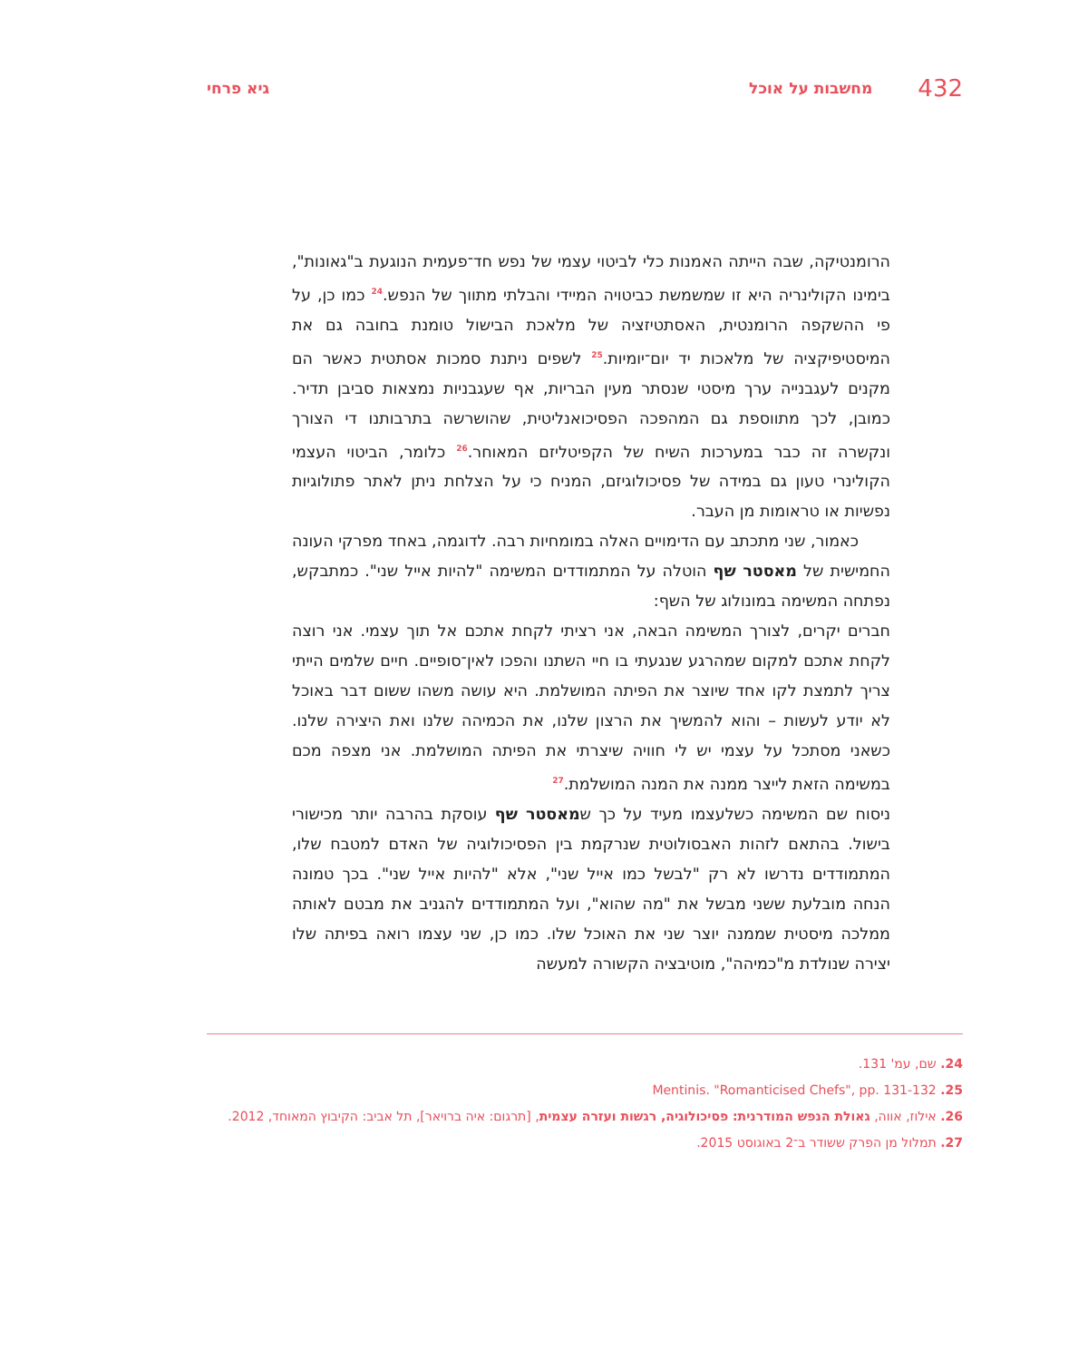432 מחשבות על אוכל גיא פרחי
הרומנטיקה, שבה הייתה האמנות כלי לביטוי עצמי של נפש חד־פעמית הנוגעת ב"גאונות", בימינו הקולינריה היא זו שמשמשת כביטויה המיידי והבלתי מתווך של הנפש.<sup>24</sup> כמו כן, על פי ההשקפה הרומנטית, האסתטיזציה של מלאכת הבישול טומנת בחובה גם את המיסטיפיקציה של מלאכות יד יום־יומיות.<sup>25</sup> לשפים ניתנת סמכות אסתטית כאשר הם מקנים לעגבנייה ערך מיסטי שנסתר מעין הבריות, אף שעגבניות נמצאות סביבן תדיר. כמובן, לכך מתווספת גם המהפכה הפסיכואנליטית, שהושרשה בתרבותנו די הצורך ונקשרה זה כבר במערכות השיח של הקפיטליזם המאוחר.<sup>26</sup> כלומר, הביטוי העצמי הקולינרי טעון גם במידה של פסיכולוגיזם, המניח כי על הצלחת ניתן לאתר פתולוגיות נפשיות או טראומות מן העבר.
כאמור, שני מתכתב עם הדימויים האלה במומחיות רבה. לדוגמה, באחד מפרקי העונה החמישית של מאסטר שף הוטלה על המתמודדים המשימה "להיות אייל שני". כמתבקש, נפתחה המשימה במונולוג של השף:
חברים יקרים, לצורך המשימה הבאה, אני רציתי לקחת אתכם אל תוך עצמי. אני רוצה לקחת אתכם למקום שמהרגע שנגעתי בו חיי השתנו והפכו לאין־סופיים. חיים שלמים הייתי צריך לתמצת לקו אחד שיוצר את הפיתה המושלמת. היא עושה משהו ששום דבר באוכל לא יודע לעשות – והוא להמשיך את הרצון שלנו, את הכמיהה שלנו ואת היצירה שלנו. כשאני מסתכל על עצמי יש לי חוויה שיצרתי את הפיתה המושלמת. אני מצפה מכם במשימה הזאת לייצר ממנה את המנה המושלמת.<sup>27</sup>
ניסוח שם המשימה כשלעצמו מעיד על כך שמאסטר שף עוסקת בהרבה יותר מכישורי בישול. בהתאם לזהות האבסולוטית שנרקמת בין הפסיכולוגיה של האדם למטבח שלו, המתמודדים נדרשו לא רק "לבשל כמו אייל שני", אלא "להיות אייל שני". בכך טמונה הנחה מובלעת ששני מבשל את "מה שהוא", ועל המתמודדים להגניב את מבטם לאותה ממלכה מיסטית שממנה יוצר שני את האוכל שלו. כמו כן, שני עצמו רואה בפיתה שלו יצירה שנולדת מ"כמיהה", מוטיבציה הקשורה למעשה
24. שם, עמ' 131.
25. Mentinis. "Romanticised Chefs", pp. 131-132
26. אילוז, אווה, גאולת הנפש המודרנית: פסיכולוגיה, רגשות ועזרה עצמית, [תרגום: איה ברויאר], תל אביב: הקיבוץ המאוחד, 2012.
27. תמלול מן הפרק ששודר ב־2 באוגוסט 2015.